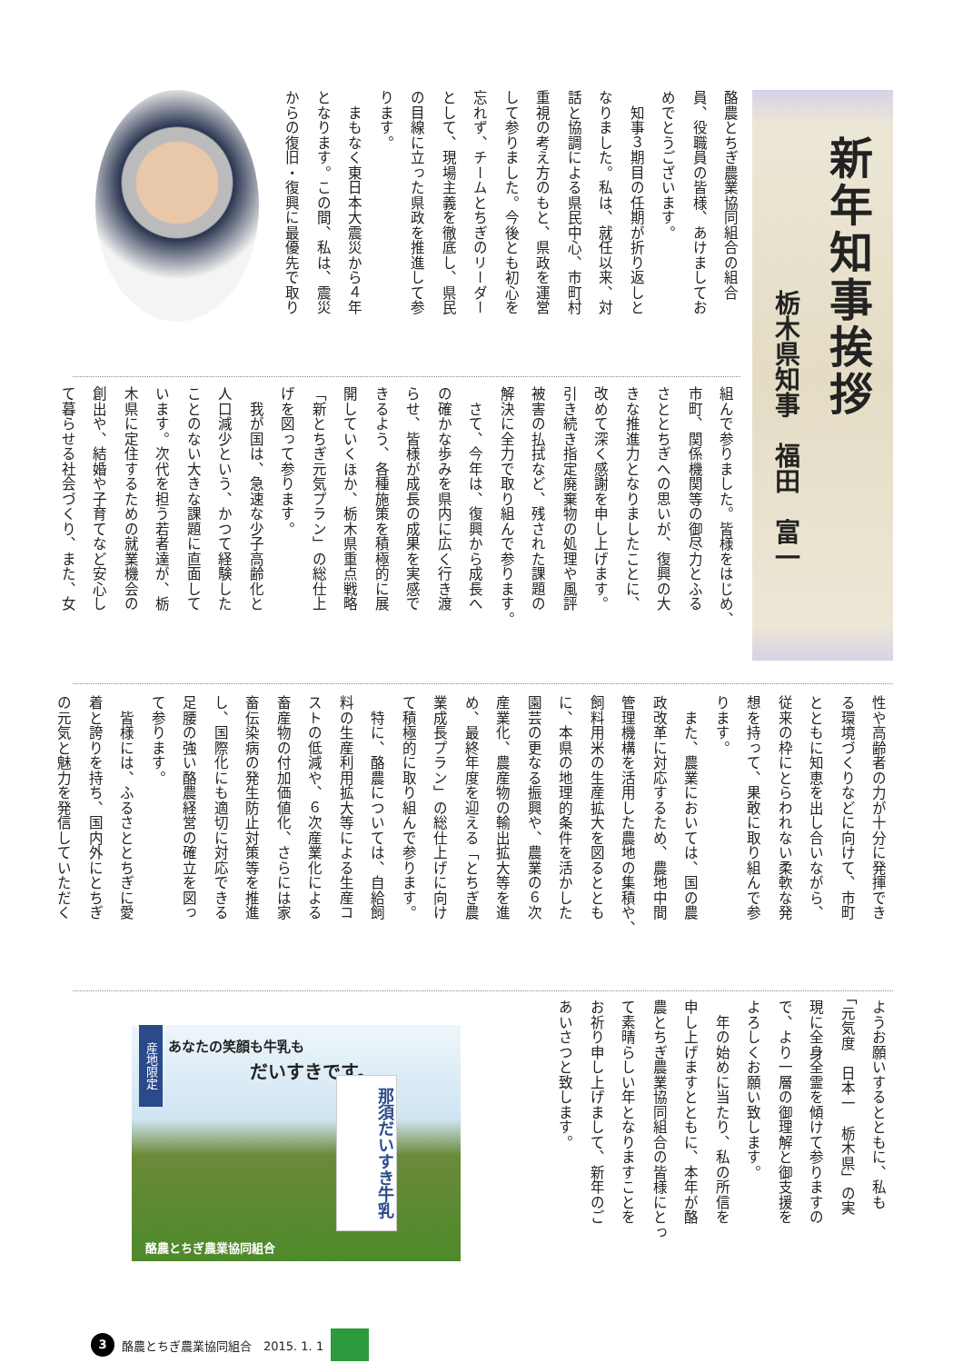新年知事挨拶
栃木県知事　福田　富一
酪農とちぎ農業協同組合の組合
員、役職員の皆様、あけましてお
めでとうございます。
　知事３期目の任期が折り返しと
なりました。私は、就任以来、対
話と協調による県民中心、市町村
重視の考え方のもと、県政を運営
して参りました。今後とも初心を
忘れず、チームとちぎのリーダー
として、現場主義を徹底し、県民
の目線に立った県政を推進して参
ります。
　まもなく東日本大震災から４年
となります。この間、私は、震災
からの復旧・復興に最優先で取り
組んで参りました。皆様をはじめ、
市町、関係機関等の御尽力とふる
さととちぎへの思いが、復興の大
きな推進力となりましたことに、
改めて深く感謝を申し上げます。
引き続き指定廃棄物の処理や風評
被害の払拭など、残された課題の
解決に全力で取り組んで参ります。
　さて、今年は、復興から成長へ
の確かな歩みを県内に広く行き渡
らせ、皆様が成長の成果を実感で
きるよう、各種施策を積極的に展
開していくほか、栃木県重点戦略
「新とちぎ元気プラン」の総仕上
げを図って参ります。
　我が国は、急速な少子高齢化と
人口減少という、かつて経験した
ことのない大きな課題に直面して
います。次代を担う若者達が、栃
木県に定住するための就業機会の
創出や、結婚や子育てなど安心し
て暮らせる社会づくり、また、女
性や高齢者の力が十分に発揮でき
る環境づくりなどに向けて、市町
とともに知恵を出し合いながら、
従来の枠にとらわれない柔軟な発
想を持って、果敢に取り組んで参
ります。
　また、農業においては、国の農
政改革に対応するため、農地中間
管理機構を活用した農地の集積や、
飼料用米の生産拡大を図るととも
に、本県の地理的条件を活かした
園芸の更なる振興や、農業の６次
産業化、農産物の輸出拡大等を進
め、最終年度を迎える「とちぎ農
業成長プラン」の総仕上げに向け
て積極的に取り組んで参ります。
　特に、酪農については、自給飼
料の生産利用拡大等による生産コ
ストの低減や、６次産業化による
畜産物の付加価値化、さらには家
畜伝染病の発生防止対策等を推進
し、国際化にも適切に対応できる
足腰の強い酪農経営の確立を図っ
て参ります。
　皆様には、ふるさととちぎに愛
着と誇りを持ち、国内外にとちぎ
の元気と魅力を発信していただく
ようお願いするとともに、私も
「元気度　日本一　栃木県」の実
現に全身全霊を傾けて参りますの
で、より一層の御理解と御支援を
よろしくお願い致します。
　年の始めに当たり、私の所信を
申し上げますとともに、本年が酪
農とちぎ農業協同組合の皆様にとっ
て素晴らしい年となりますことを
お祈り申し上げまして、新年のご
あいさつと致します。
産地限定
あなたの笑顔も牛乳も
だいすきです。
那須だいすき牛乳
酪農とちぎ農業協同組合
3 酪農とちぎ農業協同組合　2015. 1. 1